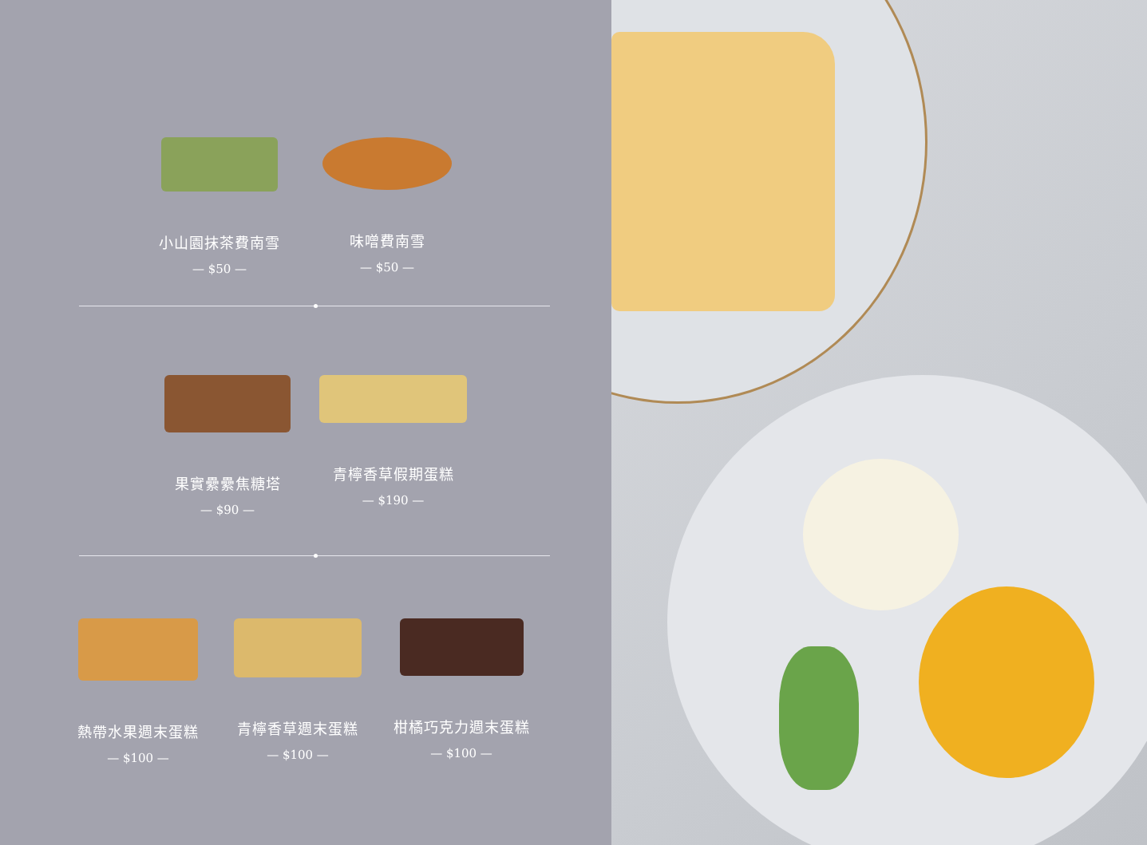小山園抹茶費南雪
— $50 —
味噌費南雪
— $50 —
果實纍纍焦糖塔
— $90 —
青檸香草假期蛋糕
— $190 —
熱帶水果週末蛋糕
— $100 —
青檸香草週末蛋糕
— $100 —
柑橘巧克力週末蛋糕
— $100 —